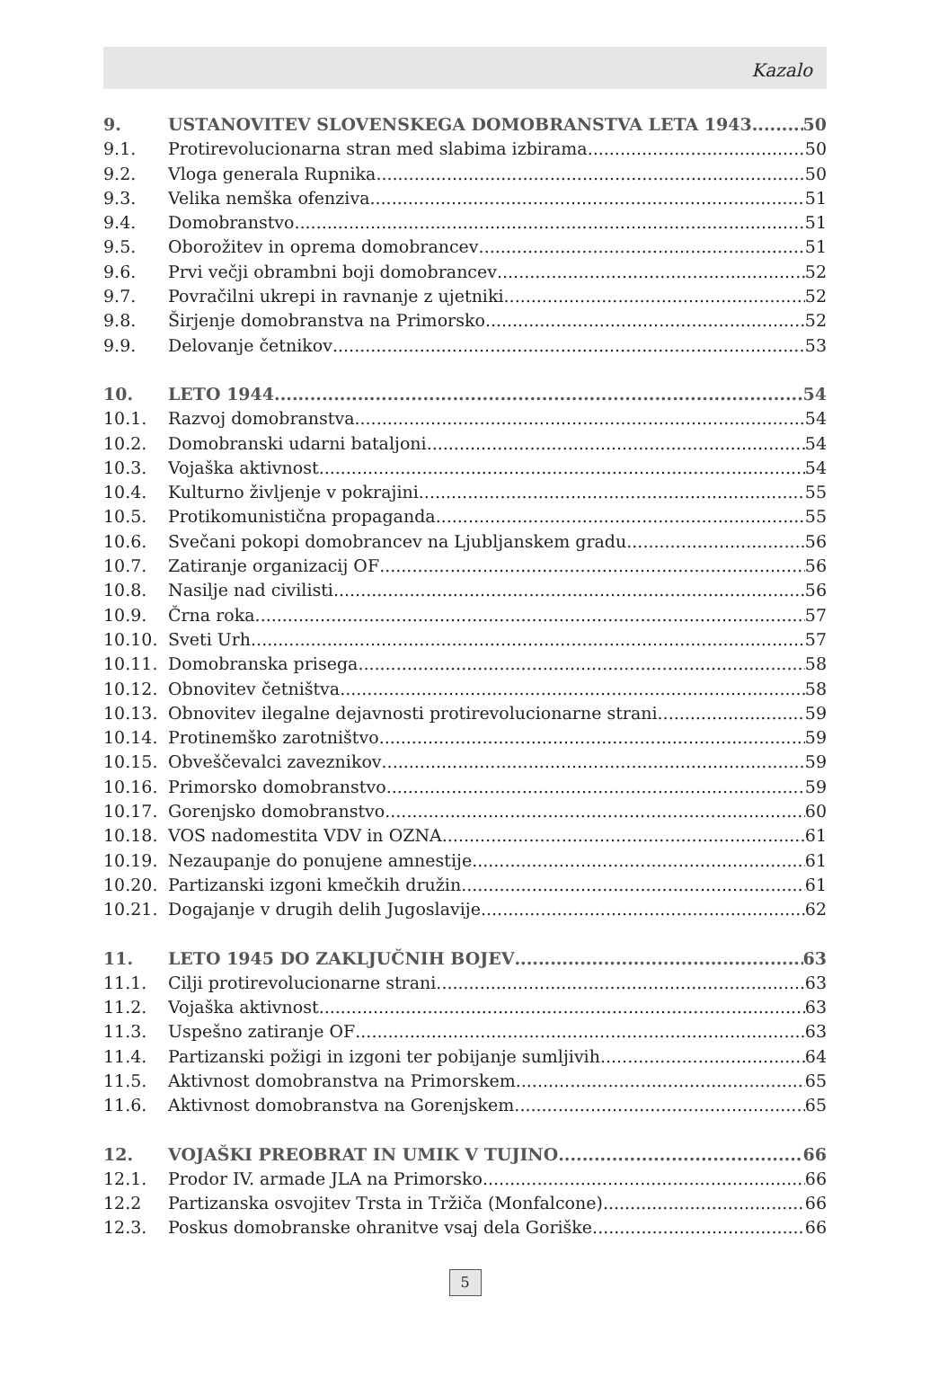Kazalo
9. USTANOVITEV SLOVENSKEGA DOMOBRANSTVA LETA 1943 50
9.1. Protirevolucionarna stran med slabima izbirama 50
9.2. Vloga generala Rupnika 50
9.3. Velika nemška ofenziva 51
9.4. Domobranstvo 51
9.5. Oborožitev in oprema domobrancev 51
9.6. Prvi večji obrambni boji domobrancev 52
9.7. Povračilni ukrepi in ravnanje z ujetniki 52
9.8. Širjenje domobranstva na Primorsko 52
9.9. Delovanje četnikov 53
10. LETO 1944 54
10.1. Razvoj domobranstva 54
10.2. Domobranski udarni bataljoni 54
10.3. Vojaška aktivnost 54
10.4. Kulturno življenje v pokrajini 55
10.5. Protikomunistična propaganda 55
10.6. Svečani pokopi domobrancev na Ljubljanskem gradu 56
10.7. Zatiranje organizacij OF 56
10.8. Nasilje nad civilisti 56
10.9. Črna roka 57
10.10. Sveti Urh 57
10.11. Domobranska prisega 58
10.12. Obnovitev četništva 58
10.13. Obnovitev ilegalne dejavnosti protirevolucionarne strani 59
10.14. Protinemško zarotništvo 59
10.15. Obveščevalci zaveznikov 59
10.16. Primorsko domobranstvo 59
10.17. Gorenjsko domobranstvo 60
10.18. VOS nadomestita VDV in OZNA 61
10.19. Nezaupanje do ponujene amnestije 61
10.20. Partizanski izgoni kmečkih družin 61
10.21. Dogajanje v drugih delih Jugoslavije 62
11. LETO 1945 DO ZAKLJUČNIH BOJEV 63
11.1. Cilji protirevolucionarne strani 63
11.2. Vojaška aktivnost 63
11.3. Uspešno zatiranje OF 63
11.4. Partizanski požigi in izgoni ter pobijanje sumljivih 64
11.5. Aktivnost domobranstva na Primorskem 65
11.6. Aktivnost domobranstva na Gorenjskem 65
12. VOJAŠKI PREOBRAT IN UMIK V TUJINO 66
12.1. Prodor IV. armade JLA na Primorsko 66
12.2 Partizanska osvojitev Trsta in Tržiča (Monfalcone) 66
12.3. Poskus domobranske ohranitve vsaj dela Goriške 66
5